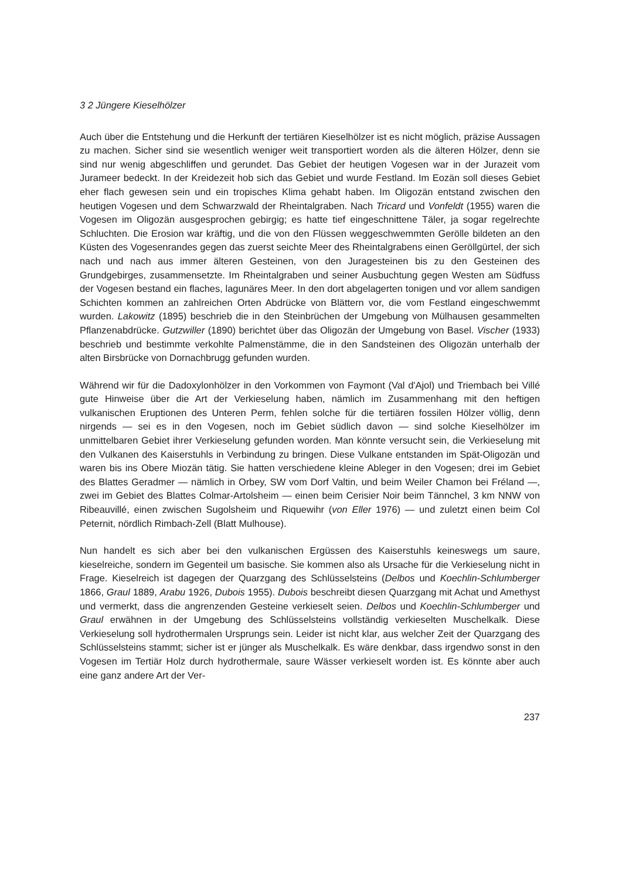3 2 Jüngere Kieselhölzer
Auch über die Entstehung und die Herkunft der tertiären Kieselhölzer ist es nicht möglich, präzise Aussagen zu machen. Sicher sind sie wesentlich weniger weit transportiert worden als die älteren Hölzer, denn sie sind nur wenig abgeschliffen und gerundet. Das Gebiet der heutigen Vogesen war in der Jurazeit vom Jurameer bedeckt. In der Kreidezeit hob sich das Gebiet und wurde Festland. Im Eozän soll dieses Gebiet eher flach gewesen sein und ein tropisches Klima gehabt haben. Im Oligozän entstand zwischen den heutigen Vogesen und dem Schwarzwald der Rheintalgraben. Nach Tricard und Vonfeldt (1955) waren die Vogesen im Oligozän ausgesprochen gebirgig; es hatte tief eingeschnittene Täler, ja sogar regelrechte Schluchten. Die Erosion war kräftig, und die von den Flüssen weggeschwemmten Gerölle bildeten an den Küsten des Vogesenrandes gegen das zuerst seichte Meer des Rheintalgrabens einen Geröllgürtel, der sich nach und nach aus immer älteren Gesteinen, von den Juragesteinen bis zu den Gesteinen des Grundgebirges, zusammensetzte. Im Rheintalgraben und seiner Ausbuchtung gegen Westen am Südfuss der Vogesen bestand ein flaches, lagunäres Meer. In den dort abgelagerten tonigen und vor allem sandigen Schichten kommen an zahlreichen Orten Abdrücke von Blättern vor, die vom Festland eingeschwemmt wurden. Lakowitz (1895) beschrieb die in den Steinbrüchen der Umgebung von Mülhausen gesammelten Pflanzenabdrücke. Gutzwiller (1890) berichtet über das Oligozän der Umgebung von Basel. Vischer (1933) beschrieb und bestimmte verkohlte Palmenstämme, die in den Sandsteinen des Oligozän unterhalb der alten Birsbrücke von Dornachbrugg gefunden wurden.
Während wir für die Dadoxylonhölzer in den Vorkommen von Faymont (Val d'Ajol) und Triembach bei Villé gute Hinweise über die Art der Verkieselung haben, nämlich im Zusammenhang mit den heftigen vulkanischen Eruptionen des Unteren Perm, fehlen solche für die tertiären fossilen Hölzer völlig, denn nirgends — sei es in den Vogesen, noch im Gebiet südlich davon — sind solche Kieselhölzer im unmittelbaren Gebiet ihrer Verkieselung gefunden worden. Man könnte versucht sein, die Verkieselung mit den Vulkanen des Kaiserstuhls in Verbindung zu bringen. Diese Vulkane entstanden im Spät-Oligozän und waren bis ins Obere Miozän tätig. Sie hatten verschiedene kleine Ableger in den Vogesen; drei im Gebiet des Blattes Geradmer — nämlich in Orbey, SW vom Dorf Valtin, und beim Weiler Chamon bei Fréland —, zwei im Gebiet des Blattes Colmar-Artolsheim — einen beim Cerisier Noir beim Tännchel, 3 km NNW von Ribeauvillé, einen zwischen Sugolsheim und Riquewihr (von Eller 1976) — und zuletzt einen beim Col Peternit, nördlich Rimbach-Zell (Blatt Mulhouse).
Nun handelt es sich aber bei den vulkanischen Ergüssen des Kaiserstuhls keineswegs um saure, kieselreiche, sondern im Gegenteil um basische. Sie kommen also als Ursache für die Verkieselung nicht in Frage. Kieselreich ist dagegen der Quarzgang des Schlüsselsteins (Delbos und Koechlin-Schlumberger 1866, Graul 1889, Arabu 1926, Dubois 1955). Dubois beschreibt diesen Quarzgang mit Achat und Amethyst und vermerkt, dass die angrenzenden Gesteine verkieselt seien. Delbos und Koechlin-Schlumberger und Graul erwähnen in der Umgebung des Schlüsselsteins vollständig verkieselten Muschelkalk. Diese Verkieselung soll hydrothermalen Ursprungs sein. Leider ist nicht klar, aus welcher Zeit der Quarzgang des Schlüsselsteins stammt; sicher ist er jünger als Muschelkalk. Es wäre denkbar, dass irgendwo sonst in den Vogesen im Tertiär Holz durch hydrothermale, saure Wässer verkieselt worden ist. Es könnte aber auch eine ganz andere Art der Ver-
237